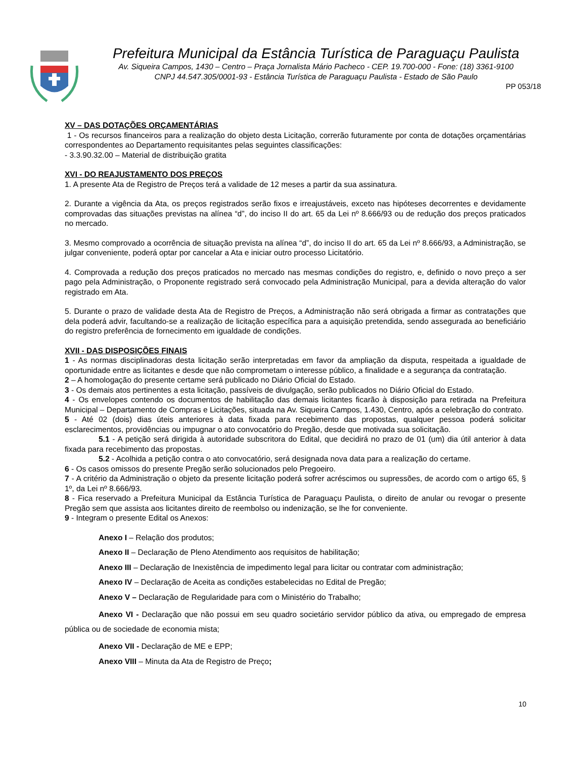Prefeitura Municipal da Estância Turística de Paraguaçu Paulista
Av. Siqueira Campos, 1430 – Centro – Praça Jornalista Mário Pacheco - CEP. 19.700-000 - Fone: (18) 3361-9100
CNPJ 44.547.305/0001-93 - Estância Turística de Paraguaçu Paulista - Estado de São Paulo
PP 053/18
XV – DAS DOTAÇÕES ORÇAMENTÁRIAS
1 - Os recursos financeiros para a realização do objeto desta Licitação, correrão futuramente por conta de dotações orçamentárias correspondentes ao Departamento requisitantes pelas seguintes classificações:
- 3.3.90.32.00 – Material de distribuição gratita
XVI - DO REAJUSTAMENTO DOS PREÇOS
1. A presente Ata de Registro de Preços terá a validade de 12 meses a partir da sua assinatura.
2. Durante a vigência da Ata, os preços registrados serão fixos e irreajustáveis, exceto nas hipóteses decorrentes e devidamente comprovadas das situações previstas na alínea “d”, do inciso II do art. 65 da Lei nº 8.666/93 ou de redução dos preços praticados no mercado.
3. Mesmo comprovado a ocorrência de situação prevista na alínea “d”, do inciso II do art. 65 da Lei nº 8.666/93, a Administração, se julgar conveniente, poderá optar por cancelar a Ata e iniciar outro processo Licitatório.
4. Comprovada a redução dos preços praticados no mercado nas mesmas condições do registro, e, definido o novo preço a ser pago pela Administração, o Proponente registrado será convocado pela Administração Municipal, para a devida alteração do valor registrado em Ata.
5. Durante o prazo de validade desta Ata de Registro de Preços, a Administração não será obrigada a firmar as contratações que dela poderá advir, facultando-se a realização de licitação específica para a aquisição pretendida, sendo assegurada ao beneficiário do registro preferência de fornecimento em igualdade de condições.
XVII - DAS DISPOSIÇÕES FINAIS
1 - As normas disciplinadoras desta licitação serão interpretadas em favor da ampliação da disputa, respeitada a igualdade de oportunidade entre as licitantes e desde que não comprometam o interesse público, a finalidade e a segurança da contratação.
2 – A homologação do presente certame será publicado no Diário Oficial do Estado.
3 - Os demais atos pertinentes a esta licitação, passíveis de divulgação, serão publicados no Diário Oficial do Estado.
4 - Os envelopes contendo os documentos de habilitação das demais licitantes ficarão à disposição para retirada na Prefeitura Municipal – Departamento de Compras e Licitações, situada na Av. Siqueira Campos, 1.430, Centro, após a celebração do contrato.
5 - Até 02 (dois) dias úteis anteriores à data fixada para recebimento das propostas, qualquer pessoa poderá solicitar esclarecimentos, providências ou impugnar o ato convocatório do Pregão, desde que motivada sua solicitação.
5.1 - A petição será dirigida à autoridade subscritora do Edital, que decidirá no prazo de 01 (um) dia útil anterior à data fixada para recebimento das propostas.
5.2 - Acolhida a petição contra o ato convocatório, será designada nova data para a realização do certame.
6 - Os casos omissos do presente Pregão serão solucionados pelo Pregoeiro.
7 - A critério da Administração o objeto da presente licitação poderá sofrer acréscimos ou supressões, de acordo com o artigo 65, § 1º, da Lei nº 8.666/93.
8 - Fica reservado a Prefeitura Municipal da Estância Turística de Paraguaçu Paulista, o direito de anular ou revogar o presente Pregão sem que assista aos licitantes direito de reembolso ou indenização, se lhe for conveniente.
9 - Integram o presente Edital os Anexos:
Anexo I – Relação dos produtos;
Anexo II – Declaração de Pleno Atendimento aos requisitos de habilitação;
Anexo III – Declaração de Inexistência de impedimento legal para licitar ou contratar com administração;
Anexo IV – Declaração de Aceita as condições estabelecidas no Edital de Pregão;
Anexo V – Declaração de Regularidade para com o Ministério do Trabalho;
Anexo VI - Declaração que não possui em seu quadro societário servidor público da ativa, ou empregado de empresa pública ou de sociedade de economia mista;
Anexo VII - Declaração de ME e EPP;
Anexo VIII – Minuta da Ata de Registro de Preço;
10